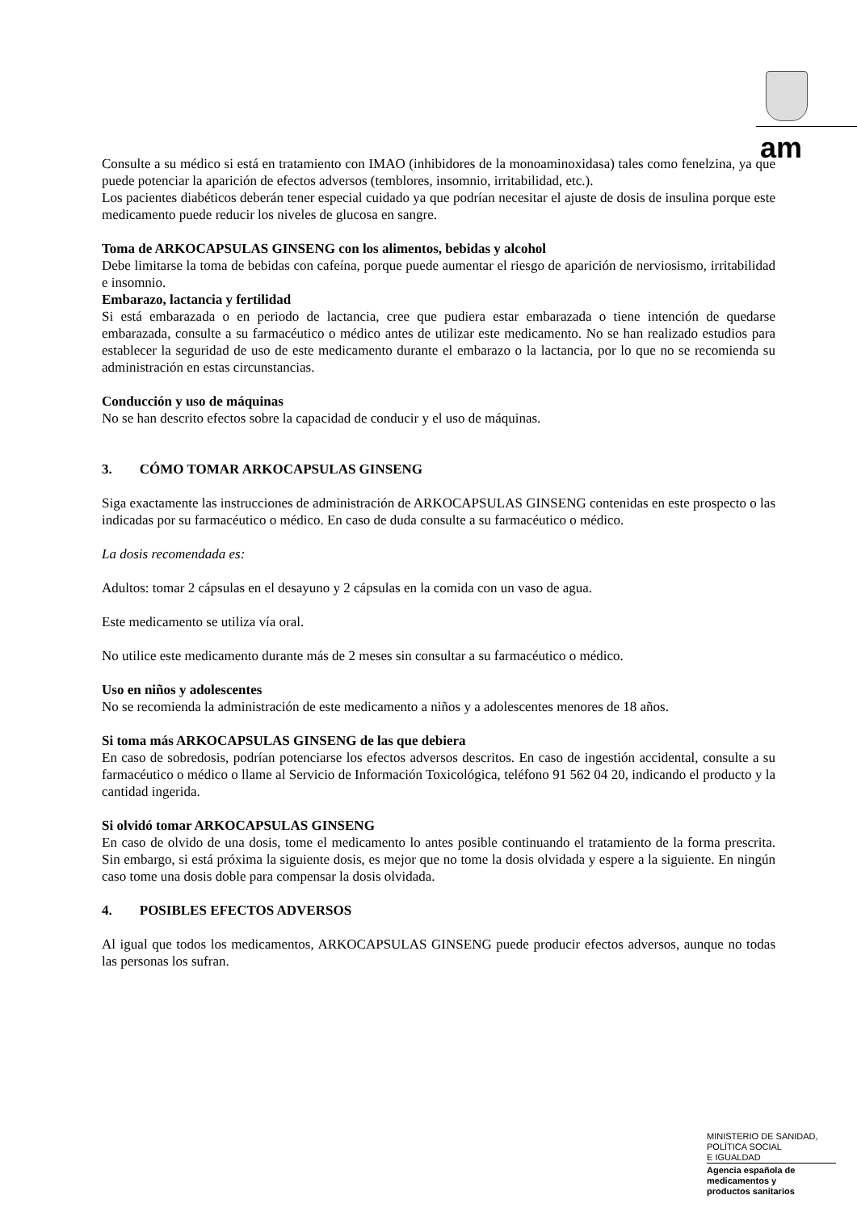am
Consulte a su médico si está en tratamiento con IMAO (inhibidores de la monoaminoxidasa) tales como fenelzina, ya que puede potenciar la aparición de efectos adversos (temblores, insomnio, irritabilidad, etc.).
Los pacientes diabéticos deberán tener especial cuidado ya que podrían necesitar el ajuste de dosis de insulina porque este medicamento puede reducir los niveles de glucosa en sangre.
Toma de ARKOCAPSULAS GINSENG con los alimentos, bebidas y alcohol
Debe limitarse la toma de bebidas con cafeína, porque puede aumentar el riesgo de aparición de nerviosismo, irritabilidad e insomnio.
Embarazo, lactancia y fertilidad
Si está embarazada o en periodo de lactancia, cree que pudiera estar embarazada o tiene intención de quedarse embarazada, consulte a su farmacéutico o médico antes de utilizar este medicamento. No se han realizado estudios para establecer la seguridad de uso de este medicamento durante el embarazo o la lactancia, por lo que no se recomienda su administración en estas circunstancias.
Conducción y uso de máquinas
No se han descrito efectos sobre la capacidad de conducir y el uso de máquinas.
3. CÓMO TOMAR ARKOCAPSULAS GINSENG
Siga exactamente las instrucciones de administración de ARKOCAPSULAS GINSENG contenidas en este prospecto o las indicadas por su farmacéutico o médico. En caso de duda consulte a su farmacéutico o médico.
La dosis recomendada es:
Adultos: tomar 2 cápsulas en el desayuno y 2 cápsulas en la comida con un vaso de agua.
Este medicamento se utiliza vía oral.
No utilice este medicamento durante más de 2 meses sin consultar a su farmacéutico o médico.
Uso en niños y adolescentes
No se recomienda la administración de este medicamento a niños y a adolescentes menores de 18 años.
Si toma más ARKOCAPSULAS GINSENG de las que debiera
En caso de sobredosis, podrían potenciarse los efectos adversos descritos. En caso de ingestión accidental, consulte a su farmacéutico o médico o llame al Servicio de Información Toxicológica, teléfono 91 562 04 20, indicando el producto y la cantidad ingerida.
Si olvidó tomar ARKOCAPSULAS GINSENG
En caso de olvido de una dosis, tome el medicamento lo antes posible continuando el tratamiento de la forma prescrita. Sin embargo, si está próxima la siguiente dosis, es mejor que no tome la dosis olvidada y espere a la siguiente. En ningún caso tome una dosis doble para compensar la dosis olvidada.
4. POSIBLES EFECTOS ADVERSOS
Al igual que todos los medicamentos, ARKOCAPSULAS GINSENG puede producir efectos adversos, aunque no todas las personas los sufran.
MINISTERIO DE SANIDAD,
POLÍTICA SOCIAL
E IGUALDAD
Agencia española de
medicamentos y
productos sanitarios